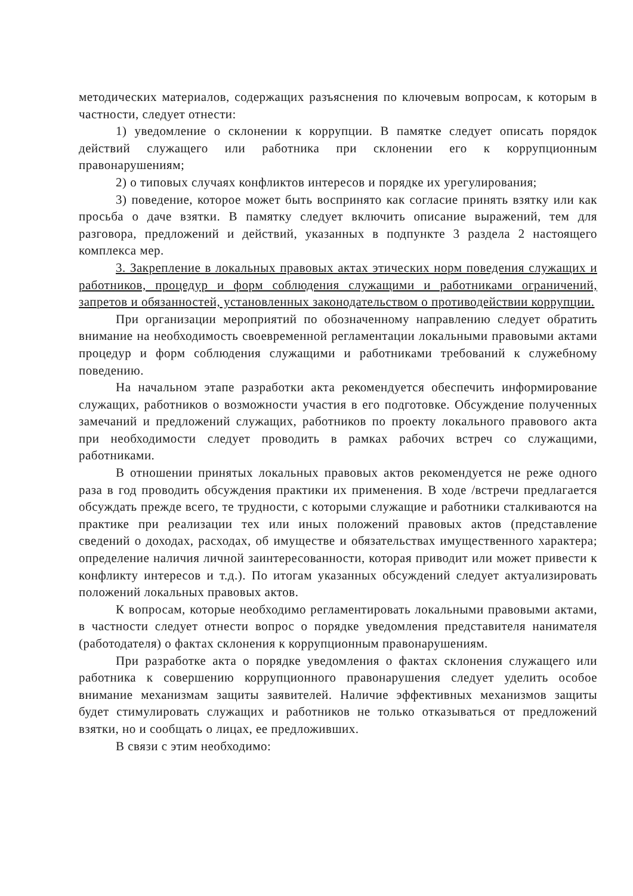методических материалов, содержащих разъяснения по ключевым вопросам, к которым в частности, следует отнести:
1) уведомление о склонении к коррупции. В памятке следует описать порядок действий служащего или работника при склонении его к коррупционным правонарушениям;
2) о типовых случаях конфликтов интересов и порядке их урегулирования;
3) поведение, которое может быть воспринято как согласие принять взятку или как просьба о даче взятки. В памятку следует включить описание выражений, тем для разговора, предложений и действий, указанных в подпункте 3 раздела 2 настоящего комплекса мер.
3. Закрепление в локальных правовых актах этических норм поведения служащих и работников, процедур и форм соблюдения служащими и работниками ограничений, запретов и обязанностей, установленных законодательством о противодействии коррупции.
При организации мероприятий по обозначенному направлению следует обратить внимание на необходимость своевременной регламентации локальными правовыми актами процедур и форм соблюдения служащими и работниками требований к служебному поведению.
На начальном этапе разработки акта рекомендуется обеспечить информирование служащих, работников о возможности участия в его подготовке. Обсуждение полученных замечаний и предложений служащих, работников по проекту локального правового акта при необходимости следует проводить в рамках рабочих встреч со служащими, работниками.
В отношении принятых локальных правовых актов рекомендуется не реже одного раза в год проводить обсуждения практики их применения. В ходе /встречи предлагается обсуждать прежде всего, те трудности, с которыми служащие и работники сталкиваются на практике при реализации тех или иных положений правовых актов (представление сведений о доходах, расходах, об имуществе и обязательствах имущественного характера; определение наличия личной заинтересованности, которая приводит или может привести к конфликту интересов и т.д.). По итогам указанных обсуждений следует актуализировать положений локальных правовых актов.
К вопросам, которые необходимо регламентировать локальными правовыми актами, в частности следует отнести вопрос о порядке уведомления представителя нанимателя (работодателя) о фактах склонения к коррупционным правонарушениям.
При разработке акта о порядке уведомления о фактах склонения служащего или работника к совершению коррупционного правонарушения следует уделить особое внимание механизмам защиты заявителей. Наличие эффективных механизмов защиты будет стимулировать служащих и работников не только отказываться от предложений взятки, но и сообщать о лицах, ее предложивших.
В связи с этим необходимо: